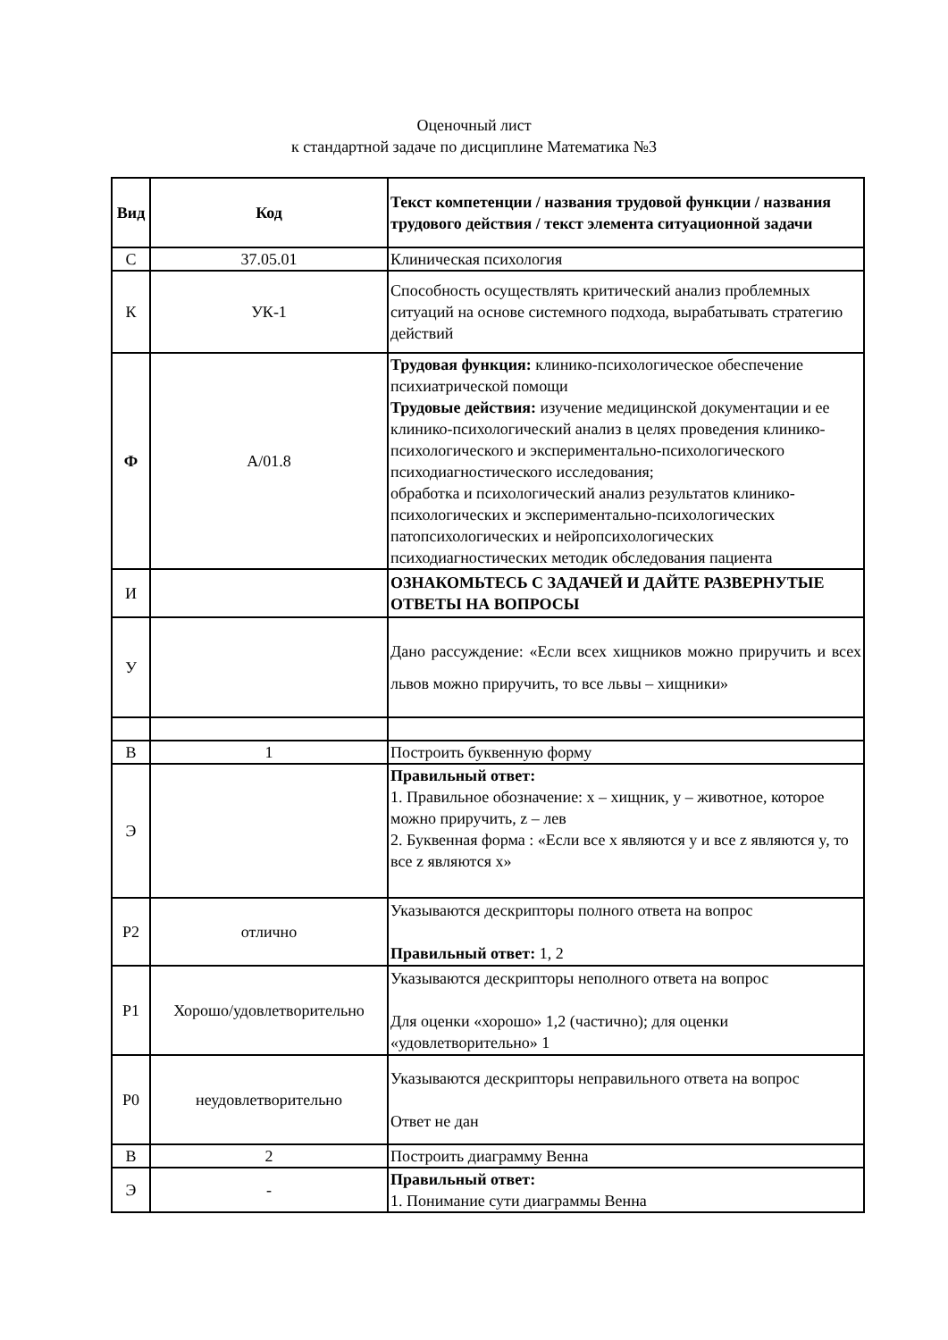Оценочный лист
к стандартной задаче по дисциплине Математика №3
| Вид | Код | Текст компетенции / названия трудовой функции / названия трудового действия / текст элемента ситуационной задачи |
| С | 37.05.01 | Клиническая психология |
| К | УК-1 | Способность осуществлять критический анализ проблемных ситуаций на основе системного подхода, вырабатывать стратегию действий |
| Ф | А/01.8 | Трудовая функция: клинико-психологическое обеспечение психиатрической помощи Трудовые действия: изучение медицинской документации и ее клинико-психологический анализ в целях проведения клинико-психологического и экспериментально-психологического психодиагностического исследования; обработка и психологический анализ результатов клинико-психологических и экспериментально-психологических патопсихологических и нейропсихологических психодиагностических методик обследования пациента |
| И | | ОЗНАКОМЬТЕСЬ С ЗАДАЧЕЙ И ДАЙТЕ РАЗВЕРНУТЫЕ ОТВЕТЫ НА ВОПРОСЫ |
| У | | Дано рассуждение: «Если всех хищников можно приручить и всех львов можно приручить, то все львы – хищники» |
| В | 1 | Построить буквенную форму |
| Э | | Правильный ответ: 1. Правильное обозначение: x – хищник, y – животное, которое можно приручить, z – лев 2. Буквенная форма : «Если все x являются y и все z являются y, то все z являются x» |
| Р2 | отлично | Указываются дескрипторы полного ответа на вопрос Правильный ответ: 1, 2 |
| Р1 | Хорошо/удовлетворительно | Указываются дескрипторы неполного ответа на вопрос Для оценки «хорошо» 1,2 (частично); для оценки «удовлетворительно» 1 |
| Р0 | неудовлетворительно | Указываются дескрипторы неправильного ответа на вопрос Ответ не дан |
| В | 2 | Построить диаграмму Венна |
| Э | - | Правильный ответ: 1. Понимание сути диаграммы Венна |